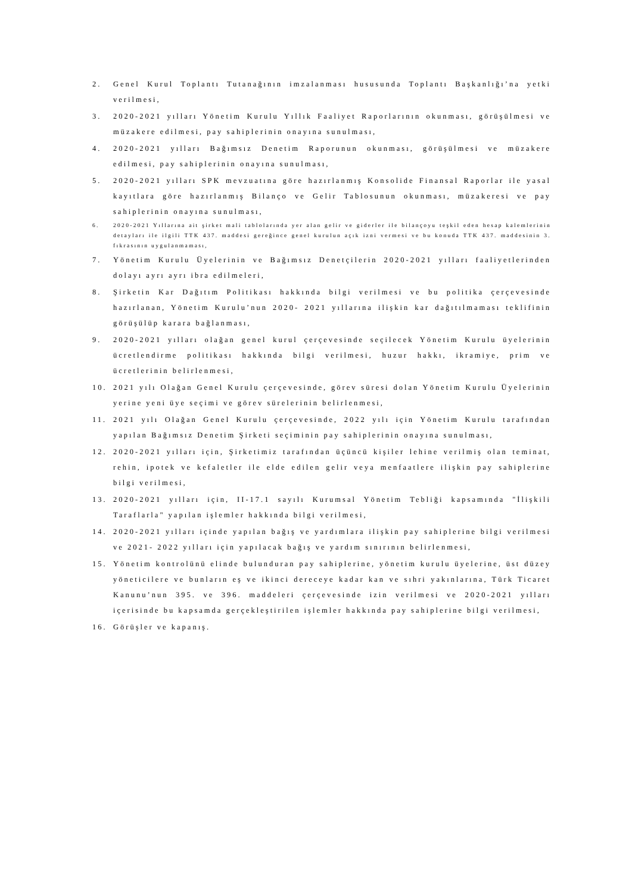2. Genel Kurul Toplantı Tutanağının imzalanması hususunda Toplantı Başkanlığı’na yetki verilmesi,
3. 2020-2021 yılları Yönetim Kurulu Yıllık Faaliyet Raporlarının okunması, görüşülmesi ve müzakere edilmesi, pay sahiplerinin onayına sunulması,
4. 2020-2021 yılları Bağımsız Denetim Raporunun okunması, görüşülmesi ve müzakere edilmesi, pay sahiplerinin onayına sunulması,
5. 2020-2021 yılları SPK mevzuatına göre hazırlanmış Konsolide Finansal Raporlar ile yasal kayıtlara göre hazırlanmış Bilanço ve Gelir Tablosunun okunması, müzakeresi ve pay sahiplerinin onayına sunulması,
6. 2020-2021 Yıllarına ait şirket mali tablolarında yer alan gelir ve giderler ile bilançoyu teşkil eden hesap kalemlerinin detayları ile ilgili TTK 437. maddesi gereğince genel kurulun açık izni vermesi ve bu konuda TTK 437. maddesinin 3. fıkrasının uygulanmaması,
7. Yönetim Kurulu Üyelerinin ve Bağımsız Denetçilerin 2020-2021 yılları faaliyetlerinden dolayı ayrı ayrı ibra edilmeleri,
8. Şirketin Kar Dağıtım Politikası hakkında bilgi verilmesi ve bu politika çerçevesinde hazırlanan, Yönetim Kurulu’nun 2020- 2021 yıllarına ilişkin kar dağıtılmaması teklifinin görüşülüp karara bağlanması,
9. 2020-2021 yılları olağan genel kurul çerçevesinde seçilecek Yönetim Kurulu üyelerinin ücretlendirme politikası hakkında bilgi verilmesi, huzur hakkı, ikramiye, prim ve ücretlerinin belirlenmesi,
10. 2021 yılı Olağan Genel Kurulu çerçevesinde, görev süresi dolan Yönetim Kurulu Üyelerinin yerine yeni üye seçimi ve görev sürelerinin belirlenmesi,
11. 2021 yılı Olağan Genel Kurulu çerçevesinde, 2022 yılı için Yönetim Kurulu tarafından yapılan Bağımsız Denetim Şirketi seçiminin pay sahiplerinin onayına sunulması,
12. 2020-2021 yılları için, Şirketimiz tarafından üçüncü kişiler lehine verilmiş olan teminat, rehin, ipotek ve kefaletler ile elde edilen gelir veya menfaatlere ilişkin pay sahiplerine bilgi verilmesi,
13. 2020-2021 yılları için, II-17.1 sayılı Kurumsal Yönetim Tebliği kapsamında "İlişkili Taraflarla" yapılan işlemler hakkında bilgi verilmesi,
14. 2020-2021 yılları içinde yapılan bağış ve yardımlara ilişkin pay sahiplerine bilgi verilmesi ve 2021- 2022 yılları için yapılacak bağış ve yardım sınırının belirlenmesi,
15. Yönetim kontrolünü elinde bulunduran pay sahiplerine, yönetim kurulu üyelerine, üst düzey yöneticilere ve bunların eş ve ikinci dereceye kadar kan ve sıhri yakınlarına, Türk Ticaret Kanunu’nun 395. ve 396. maddeleri çerçevesinde izin verilmesi ve 2020-2021 yılları içerisinde bu kapsamda gerçekleştirilen işlemler hakkında pay sahiplerine bilgi verilmesi,
16. Görüşler ve kapanış.